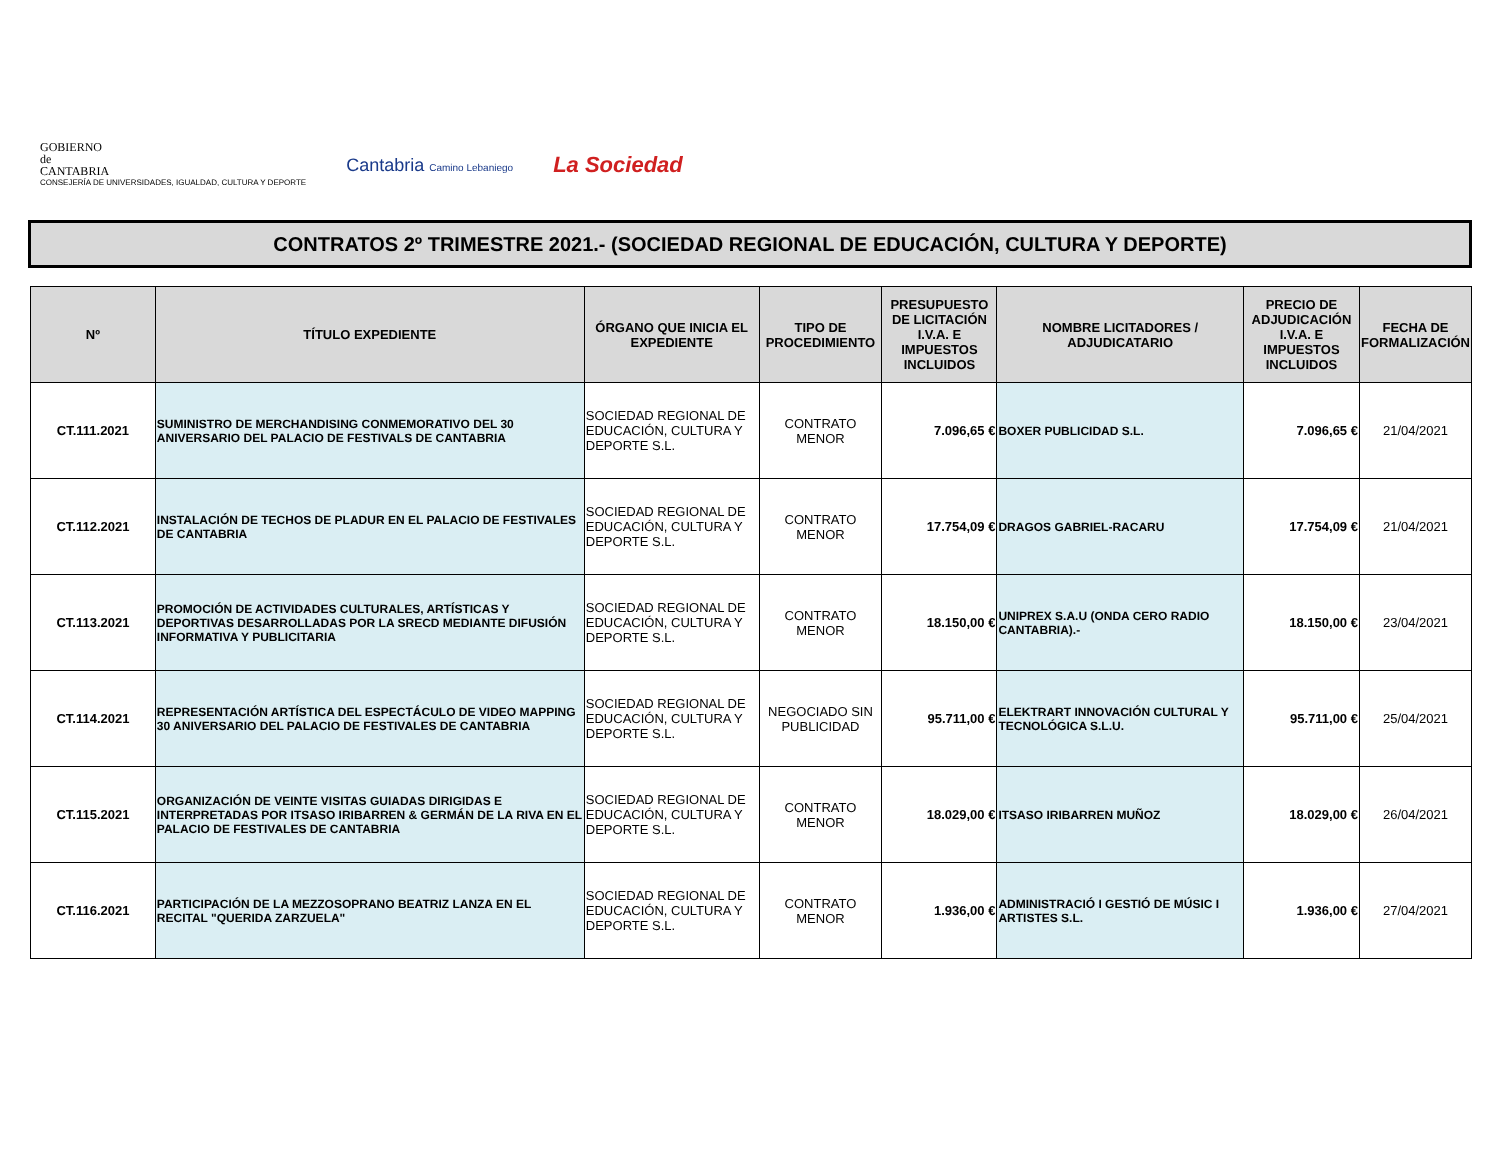GOBIERNO
de
CANTABRIA
CONSEJERÍA DE UNIVERSIDADES, IGUALDAD, CULTURA Y DEPORTE
Cantabria Camino Lebaniego
La Sociedad
CONTRATOS 2º TRIMESTRE 2021.- (SOCIEDAD REGIONAL DE EDUCACIÓN, CULTURA Y DEPORTE)
| Nº | TÍTULO EXPEDIENTE | ÓRGANO QUE INICIA EL EXPEDIENTE | TIPO DE PROCEDIMIENTO | PRESUPUESTO DE LICITACIÓN I.V.A. E IMPUESTOS INCLUIDOS | NOMBRE LICITADORES / ADJUDICATARIO | PRECIO DE ADJUDICACIÓN I.V.A. E IMPUESTOS INCLUIDOS | FECHA DE FORMALIZACIÓN |
| --- | --- | --- | --- | --- | --- | --- | --- |
| CT.111.2021 | SUMINISTRO DE MERCHANDISING CONMEMORATIVO DEL 30 ANIVERSARIO DEL PALACIO DE FESTIVALS DE CANTABRIA | SOCIEDAD REGIONAL DE EDUCACIÓN, CULTURA Y DEPORTE S.L. | CONTRATO MENOR | 7.096,65 € | BOXER PUBLICIDAD S.L. | 7.096,65 € | 21/04/2021 |
| CT.112.2021 | INSTALACIÓN DE TECHOS DE PLADUR EN EL PALACIO DE FESTIVALES DE CANTABRIA | SOCIEDAD REGIONAL DE EDUCACIÓN, CULTURA Y DEPORTE S.L. | CONTRATO MENOR | 17.754,09 € | DRAGOS GABRIEL-RACARU | 17.754,09 € | 21/04/2021 |
| CT.113.2021 | PROMOCIÓN DE ACTIVIDADES CULTURALES, ARTÍSTICAS Y DEPORTIVAS DESARROLLADAS POR LA SRECD MEDIANTE DIFUSIÓN INFORMATIVA Y PUBLICITARIA | SOCIEDAD REGIONAL DE EDUCACIÓN, CULTURA Y DEPORTE S.L. | CONTRATO MENOR | 18.150,00 € | UNIPREX S.A.U (ONDA CERO RADIO CANTABRIA).- | 18.150,00 € | 23/04/2021 |
| CT.114.2021 | REPRESENTACIÓN ARTÍSTICA DEL ESPECTÁCULO DE VIDEO MAPPING 30 ANIVERSARIO DEL PALACIO DE FESTIVALES DE CANTABRIA | SOCIEDAD REGIONAL DE EDUCACIÓN, CULTURA Y DEPORTE S.L. | NEGOCIADO SIN PUBLICIDAD | 95.711,00 € | ELEKTRART INNOVACIÓN CULTURAL Y TECNOLÓGICA S.L.U. | 95.711,00 € | 25/04/2021 |
| CT.115.2021 | ORGANIZACIÓN DE VEINTE VISITAS GUIADAS DIRIGIDAS E INTERPRETADAS POR ITSASO IRIBARREN & GERMÁN DE LA RIVA EN EL PALACIO DE FESTIVALES DE CANTABRIA | SOCIEDAD REGIONAL DE EDUCACIÓN, CULTURA Y DEPORTE S.L. | CONTRATO MENOR | 18.029,00 € | ITSASO IRIBARREN MUÑOZ | 18.029,00 € | 26/04/2021 |
| CT.116.2021 | PARTICIPACIÓN DE LA MEZZOSOPRANO BEATRIZ LANZA EN EL RECITAL "QUERIDA ZARZUELA" | SOCIEDAD REGIONAL DE EDUCACIÓN, CULTURA Y DEPORTE S.L. | CONTRATO MENOR | 1.936,00 € | ADMINISTRACIÓ I GESTIÓ DE MÚSIC I ARTISTES S.L. | 1.936,00 € | 27/04/2021 |